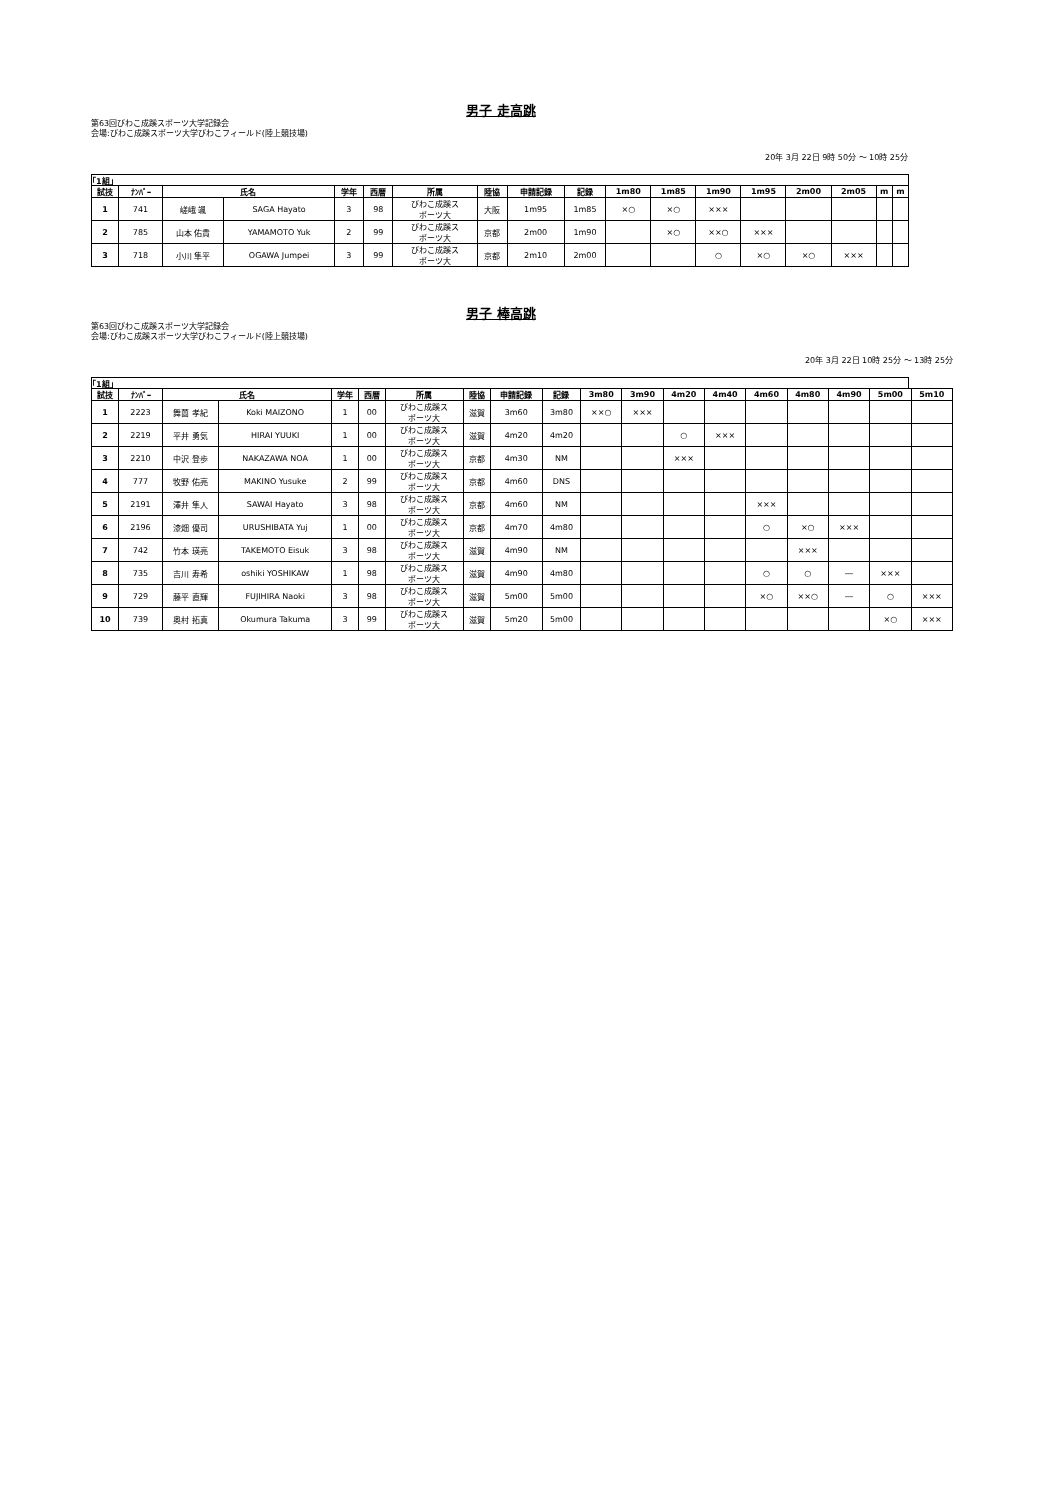男子 走高跳
第63回びわこ成蹊スポーツ大学記録会
会場:びわこ成蹊スポーツ大学びわこフィールド(陸上競技場)
20年 3月 22日 9時 50分 ～ 10時 25分
｢1組｣
| 試技 | ﾅﾝﾊﾞｰ | 氏名 | | 学年 | 西暦 | 所属 | 陸協 | 申請記録 | 記録 | 1m80 | 1m85 | 1m90 | 1m95 | 2m00 | 2m05 | m | m |
| --- | --- | --- | --- | --- | --- | --- | --- | --- | --- | --- | --- | --- | --- | --- | --- | --- | --- |
| 1 | 741 | 嵯峨 颯 | SAGA Hayato | 3 | 98 | びわこ成蹊ス ポーツ大 | 大阪 | 1m95 | 1m85 | ×○ | ×○ | ××× | | | | | |
| 2 | 785 | 山本 佑貴 | YAMAMOTO Yuk | 2 | 99 | びわこ成蹊ス ポーツ大 | 京都 | 2m00 | 1m90 | | ×○ | ××○ | ××× | | | | |
| 3 | 718 | 小川 隼平 | OGAWA Jumpei | 3 | 99 | びわこ成蹊ス ポーツ大 | 京都 | 2m10 | 2m00 | | | ○ | ×○ | ×○ | ××× | | |
男子 棒高跳
第63回びわこ成蹊スポーツ大学記録会
会場:びわこ成蹊スポーツ大学びわこフィールド(陸上競技場)
20年 3月 22日 10時 25分 ～ 13時 25分
｢1組｣
| 試技 | ﾅﾝﾊﾞｰ | 氏名 | | 学年 | 西暦 | 所属 | 陸協 | 申請記録 | 記録 | 3m80 | 3m90 | 4m20 | 4m40 | 4m60 | 4m80 | 4m90 | 5m00 | 5m10 |
| --- | --- | --- | --- | --- | --- | --- | --- | --- | --- | --- | --- | --- | --- | --- | --- | --- | --- | --- |
| 1 | 2223 | 舞薗 孝紀 | Koki MAIZONO | 1 | 00 | びわこ成蹊ス ポーツ大 | 滋賀 | 3m60 | 3m80 | ××○ | ××× | | | | | | | |
| 2 | 2219 | 平井 勇気 | HIRAI YUUKI | 1 | 00 | びわこ成蹊ス ポーツ大 | 滋賀 | 4m20 | 4m20 | | | ○ | ××× | | | | | |
| 3 | 2210 | 中沢 登歩 | NAKAZAWA NOA | 1 | 00 | びわこ成蹊ス ポーツ大 | 京都 | 4m30 | NM | | | ××× | | | | | | |
| 4 | 777 | 牧野 佑亮 | MAKINO Yusuke | 2 | 99 | びわこ成蹊ス ポーツ大 | 京都 | 4m60 | DNS | | | | | | | | | |
| 5 | 2191 | 澤井 隼人 | SAWAI Hayato | 3 | 98 | びわこ成蹊ス ポーツ大 | 京都 | 4m60 | NM | | | | | ××× | | | | |
| 6 | 2196 | 漆畑 優司 | URUSHIBATA Yuj | 1 | 00 | びわこ成蹊ス ポーツ大 | 京都 | 4m70 | 4m80 | | | | | ○ | ×○ | ××× | | |
| 7 | 742 | 竹本 瑛亮 | TAKEMOTO Eisuk | 3 | 98 | びわこ成蹊ス ポーツ大 | 滋賀 | 4m90 | NM | | | | | | ××× | | | |
| 8 | 735 | 吉川 寿希 | oshiki YOSHIKAW | 1 | 98 | びわこ成蹊ス ポーツ大 | 滋賀 | 4m90 | 4m80 | | | | | ○ | ○ | ― | ××× | |
| 9 | 729 | 藤平 直輝 | FUJIHIRA Naoki | 3 | 98 | びわこ成蹊ス ポーツ大 | 滋賀 | 5m00 | 5m00 | | | | | ×○ | ××○ | ― | ○ | ××× |
| 10 | 739 | 奥村 拓真 | Okumura Takuma | 3 | 99 | びわこ成蹊ス ポーツ大 | 滋賀 | 5m20 | 5m00 | | | | | | | | ×○ | ××× |